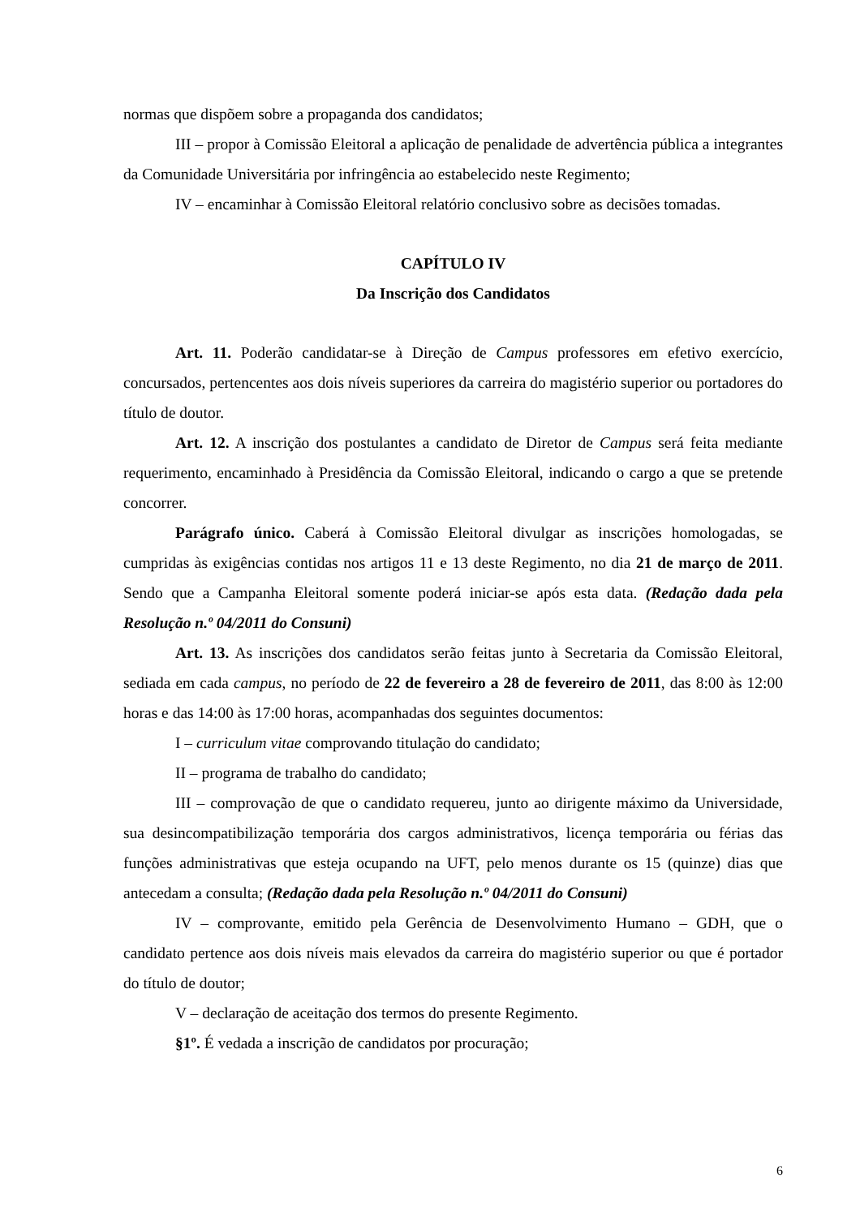normas que dispõem sobre a propaganda dos candidatos;
III – propor à Comissão Eleitoral a aplicação de penalidade de advertência pública a integrantes da Comunidade Universitária por infringência ao estabelecido neste Regimento;
IV – encaminhar à Comissão Eleitoral relatório conclusivo sobre as decisões tomadas.
CAPÍTULO IV
Da Inscrição dos Candidatos
Art. 11. Poderão candidatar-se à Direção de Campus professores em efetivo exercício, concursados, pertencentes aos dois níveis superiores da carreira do magistério superior ou portadores do título de doutor.
Art. 12. A inscrição dos postulantes a candidato de Diretor de Campus será feita mediante requerimento, encaminhado à Presidência da Comissão Eleitoral, indicando o cargo a que se pretende concorrer.
Parágrafo único. Caberá à Comissão Eleitoral divulgar as inscrições homologadas, se cumpridas às exigências contidas nos artigos 11 e 13 deste Regimento, no dia 21 de março de 2011. Sendo que a Campanha Eleitoral somente poderá iniciar-se após esta data. (Redação dada pela Resolução n.º 04/2011 do Consuni)
Art. 13. As inscrições dos candidatos serão feitas junto à Secretaria da Comissão Eleitoral, sediada em cada campus, no período de 22 de fevereiro a 28 de fevereiro de 2011, das 8:00 às 12:00 horas e das 14:00 às 17:00 horas, acompanhadas dos seguintes documentos:
I – curriculum vitae comprovando titulação do candidato;
II – programa de trabalho do candidato;
III – comprovação de que o candidato requereu, junto ao dirigente máximo da Universidade, sua desincompatibilização temporária dos cargos administrativos, licença temporária ou férias das funções administrativas que esteja ocupando na UFT, pelo menos durante os 15 (quinze) dias que antecedam a consulta; (Redação dada pela Resolução n.º 04/2011 do Consuni)
IV – comprovante, emitido pela Gerência de Desenvolvimento Humano – GDH, que o candidato pertence aos dois níveis mais elevados da carreira do magistério superior ou que é portador do título de doutor;
V – declaração de aceitação dos termos do presente Regimento.
§1º. É vedada a inscrição de candidatos por procuração;
6